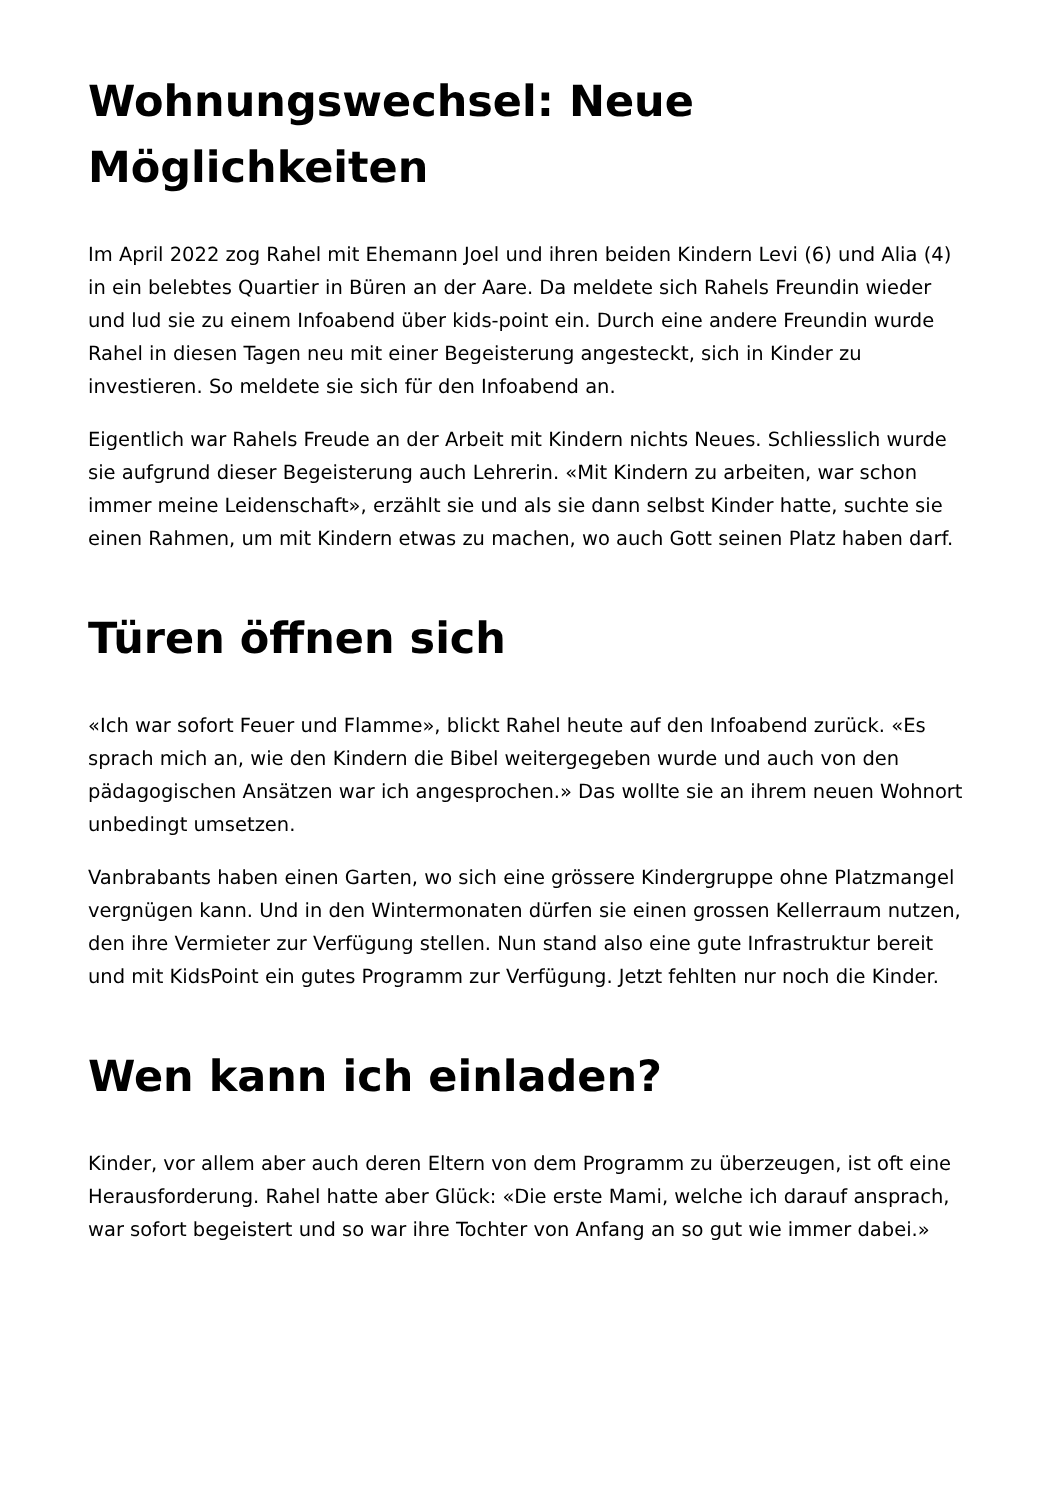Wohnungswechsel: Neue Möglichkeiten
Im April 2022 zog Rahel mit Ehemann Joel und ihren beiden Kindern Levi (6) und Alia (4) in ein belebtes Quartier in Büren an der Aare. Da meldete sich Rahels Freundin wieder und lud sie zu einem Infoabend über kids-point ein. Durch eine andere Freundin wurde Rahel in diesen Tagen neu mit einer Begeisterung angesteckt, sich in Kinder zu investieren. So meldete sie sich für den Infoabend an.
Eigentlich war Rahels Freude an der Arbeit mit Kindern nichts Neues. Schliesslich wurde sie aufgrund dieser Begeisterung auch Lehrerin. «Mit Kindern zu arbeiten, war schon immer meine Leidenschaft», erzählt sie und als sie dann selbst Kinder hatte, suchte sie einen Rahmen, um mit Kindern etwas zu machen, wo auch Gott seinen Platz haben darf.
Türen öffnen sich
«Ich war sofort Feuer und Flamme», blickt Rahel heute auf den Infoabend zurück. «Es sprach mich an, wie den Kindern die Bibel weitergegeben wurde und auch von den pädagogischen Ansätzen war ich angesprochen.» Das wollte sie an ihrem neuen Wohnort unbedingt umsetzen.
Vanbrabants haben einen Garten, wo sich eine grössere Kindergruppe ohne Platzmangel vergnügen kann. Und in den Wintermonaten dürfen sie einen grossen Kellerraum nutzen, den ihre Vermieter zur Verfügung stellen. Nun stand also eine gute Infrastruktur bereit und mit KidsPoint ein gutes Programm zur Verfügung. Jetzt fehlten nur noch die Kinder.
Wen kann ich einladen?
Kinder, vor allem aber auch deren Eltern von dem Programm zu überzeugen, ist oft eine Herausforderung. Rahel hatte aber Glück: «Die erste Mami, welche ich darauf ansprach, war sofort begeistert und so war ihre Tochter von Anfang an so gut wie immer dabei.»